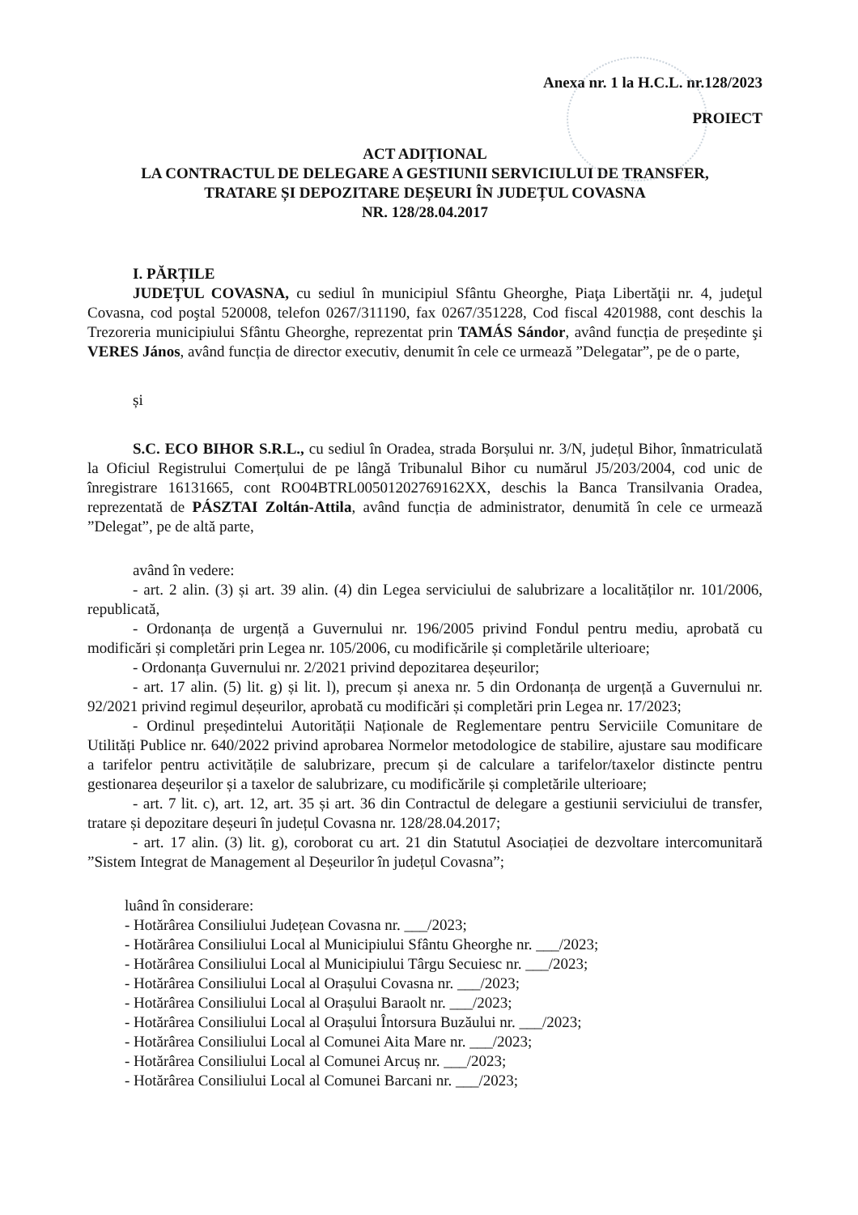Anexa nr. 1 la H.C.L. nr.128/2023
PROIECT
ACT ADIȚIONAL
LA CONTRACTUL DE DELEGARE A GESTIUNII SERVICIULUI DE TRANSFER,
TRATARE ȘI DEPOZITARE DEȘEURI ÎN JUDEȚUL COVASNA
NR. 128/28.04.2017
I. PĂRȚILE
JUDEȚUL COVASNA, cu sediul în municipiul Sfântu Gheorghe, Piaţa Libertăţii nr. 4, judeţul Covasna, cod poştal 520008, telefon 0267/311190, fax 0267/351228, Cod fiscal 4201988, cont deschis la Trezoreria municipiului Sfântu Gheorghe, reprezentat prin TAMÁS Sándor, având funcția de președinte şi VERES János, având funcția de director executiv, denumit în cele ce urmează ”Delegatar”, pe de o parte,
și
S.C. ECO BIHOR S.R.L., cu sediul în Oradea, strada Borșului nr. 3/N, județul Bihor, înmatriculată la Oficiul Registrului Comerțului de pe lângă Tribunalul Bihor cu numărul J5/203/2004, cod unic de înregistrare 16131665, cont RO04BTRL00501202769162XX, deschis la Banca Transilvania Oradea, reprezentată de PÁSZTAI Zoltán-Attila, având funcția de administrator, denumită în cele ce urmează ”Delegat”, pe de altă parte,
având în vedere:
- art. 2 alin. (3) și art. 39 alin. (4) din Legea serviciului de salubrizare a localităților nr. 101/2006, republicată,
- Ordonanța de urgență a Guvernului nr. 196/2005 privind Fondul pentru mediu, aprobată cu modificări și completări prin Legea nr. 105/2006, cu modificările și completările ulterioare;
- Ordonanța Guvernului nr. 2/2021 privind depozitarea deșeurilor;
- art. 17 alin. (5) lit. g) și lit. l), precum și anexa nr. 5 din Ordonanța de urgență a Guvernului nr. 92/2021 privind regimul deșeurilor, aprobată cu modificări și completări prin Legea nr. 17/2023;
- Ordinul președintelui Autorității Naționale de Reglementare pentru Serviciile Comunitare de Utilități Publice nr. 640/2022 privind aprobarea Normelor metodologice de stabilire, ajustare sau modificare a tarifelor pentru activitățile de salubrizare, precum și de calculare a tarifelor/taxelor distincte pentru gestionarea deșeurilor și a taxelor de salubrizare, cu modificările și completările ulterioare;
- art. 7 lit. c), art. 12, art. 35 și art. 36 din Contractul de delegare a gestiunii serviciului de transfer, tratare și depozitare deșeuri în județul Covasna nr. 128/28.04.2017;
- art. 17 alin. (3) lit. g), coroborat cu art. 21 din Statutul Asociației de dezvoltare intercomunitară ”Sistem Integrat de Management al Deșeurilor în județul Covasna”;
luând în considerare:
- Hotărârea Consiliului Județean Covasna nr. ___/2023;
- Hotărârea Consiliului Local al Municipiului Sfântu Gheorghe nr. ___/2023;
- Hotărârea Consiliului Local al Municipiului Târgu Secuiesc nr. ___/2023;
- Hotărârea Consiliului Local al Orașului Covasna nr. ___/2023;
- Hotărârea Consiliului Local al Orașului Baraolt nr. ___/2023;
- Hotărârea Consiliului Local al Orașului Întorsura Buzăului nr. ___/2023;
- Hotărârea Consiliului Local al Comunei Aita Mare nr. ___/2023;
- Hotărârea Consiliului Local al Comunei Arcuș nr. ___/2023;
- Hotărârea Consiliului Local al Comunei Barcani nr. ___/2023;